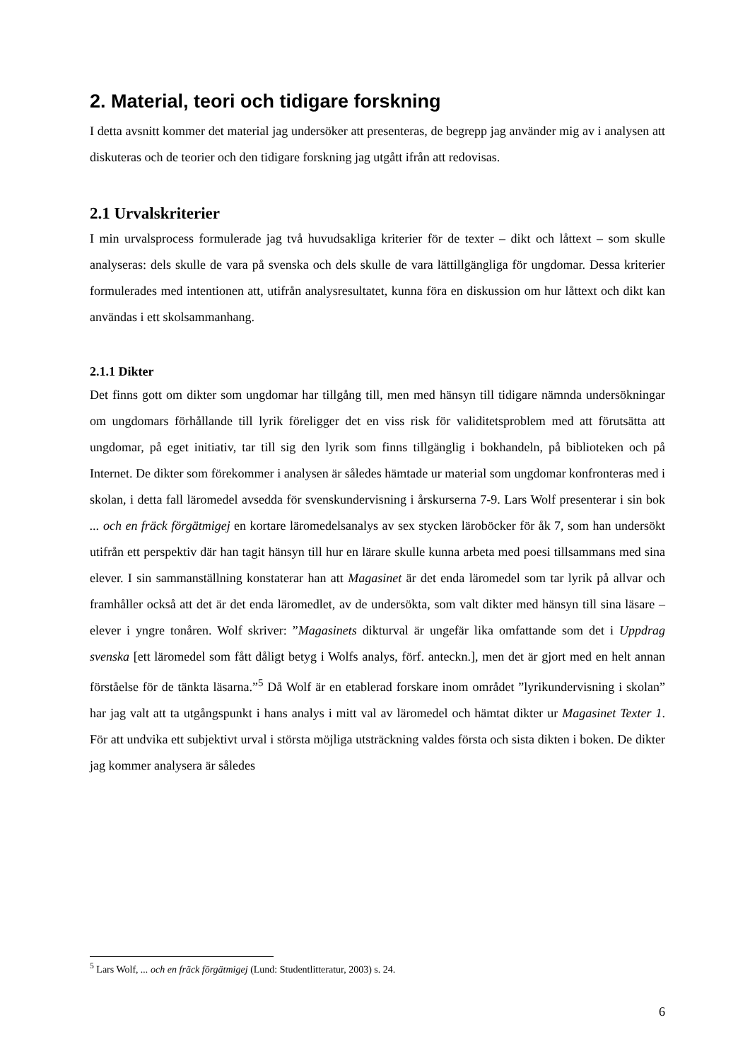2. Material, teori och tidigare forskning
I detta avsnitt kommer det material jag undersöker att presenteras, de begrepp jag använder mig av i analysen att diskuteras och de teorier och den tidigare forskning jag utgått ifrån att redovisas.
2.1 Urvalskriterier
I min urvalsprocess formulerade jag två huvudsakliga kriterier för de texter – dikt och låttext – som skulle analyseras: dels skulle de vara på svenska och dels skulle de vara lättillgängliga för ungdomar. Dessa kriterier formulerades med intentionen att, utifrån analysresultatet, kunna föra en diskussion om hur låttext och dikt kan användas i ett skolsammanhang.
2.1.1 Dikter
Det finns gott om dikter som ungdomar har tillgång till, men med hänsyn till tidigare nämnda undersökningar om ungdomars förhållande till lyrik föreligger det en viss risk för validitetsproblem med att förutsätta att ungdomar, på eget initiativ, tar till sig den lyrik som finns tillgänglig i bokhandeln, på biblioteken och på Internet. De dikter som förekommer i analysen är således hämtade ur material som ungdomar konfronteras med i skolan, i detta fall läromedel avsedda för svenskundervisning i årskurserna 7-9. Lars Wolf presenterar i sin bok ... och en fräck förgätmigej en kortare läromedelsanalys av sex stycken läroböcker för åk 7, som han undersökt utifrån ett perspektiv där han tagit hänsyn till hur en lärare skulle kunna arbeta med poesi tillsammans med sina elever. I sin sammanställning konstaterar han att Magasinet är det enda läromedel som tar lyrik på allvar och framhåller också att det är det enda läromedlet, av de undersökta, som valt dikter med hänsyn till sina läsare – elever i yngre tonåren. Wolf skriver: ”Magasinets dikturval är ungefär lika omfattande som det i Uppdrag svenska [ett läromedel som fått dåligt betyg i Wolfs analys, förf. anteckn.], men det är gjort med en helt annan förståelse för de tänkta läsarna.”<sup>5</sup> Då Wolf är en etablerad forskare inom området ”lyrikundervisning i skolan” har jag valt att ta utgångspunkt i hans analys i mitt val av läromedel och hämtat dikter ur Magasinet Texter 1. För att undvika ett subjektivt urval i största möjliga utsträckning valdes första och sista dikten i boken. De dikter jag kommer analysera är således
<sup>5</sup> Lars Wolf, ... och en fräck förgätmigej (Lund: Studentlitteratur, 2003) s. 24.
6